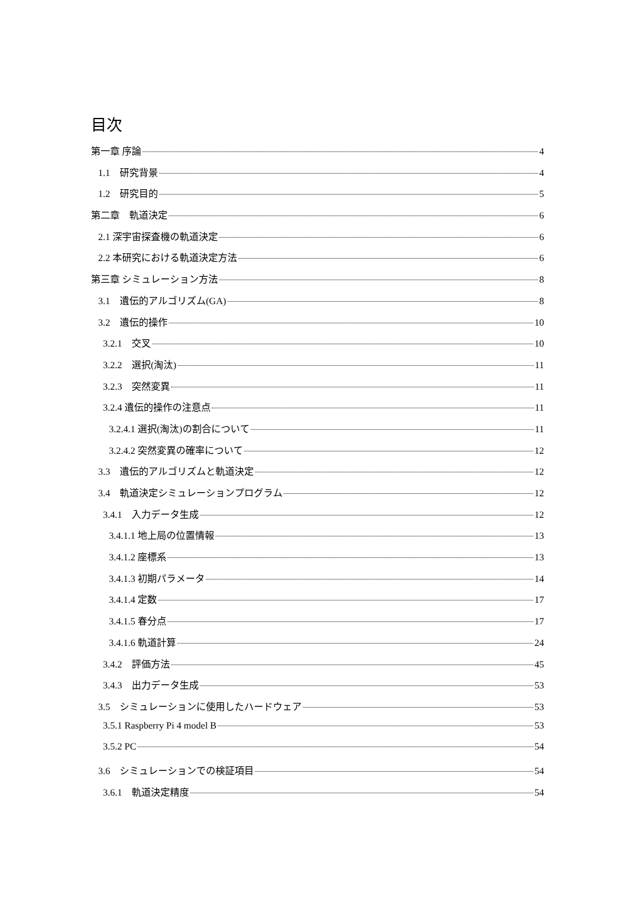目次
第一章 序論 4
1.1　研究背景 4
1.2　研究目的 5
第二章　軌道決定 6
2.1 深宇宙探査機の軌道決定 6
2.2 本研究における軌道決定方法 6
第三章 シミュレーション方法 8
3.1　遺伝的アルゴリズム(GA) 8
3.2　遺伝的操作 10
3.2.1　交叉 10
3.2.2　選択(淘汰) 11
3.2.3　突然変異 11
3.2.4 遺伝的操作の注意点 11
3.2.4.1 選択(淘汰)の割合について 11
3.2.4.2 突然変異の確率について 12
3.3　遺伝的アルゴリズムと軌道決定 12
3.4　軌道決定シミュレーションプログラム 12
3.4.1　入力データ生成 12
3.4.1.1 地上局の位置情報 13
3.4.1.2 座標系 13
3.4.1.3 初期パラメータ 14
3.4.1.4 定数 17
3.4.1.5 春分点 17
3.4.1.6 軌道計算 24
3.4.2　評価方法 45
3.4.3　出力データ生成 53
3.5　シミュレーションに使用したハードウェア 53
3.5.1 Raspberry Pi 4 model B 53
3.5.2 PC 54
3.6　シミュレーションでの検証項目 54
3.6.1　軌道決定精度 54